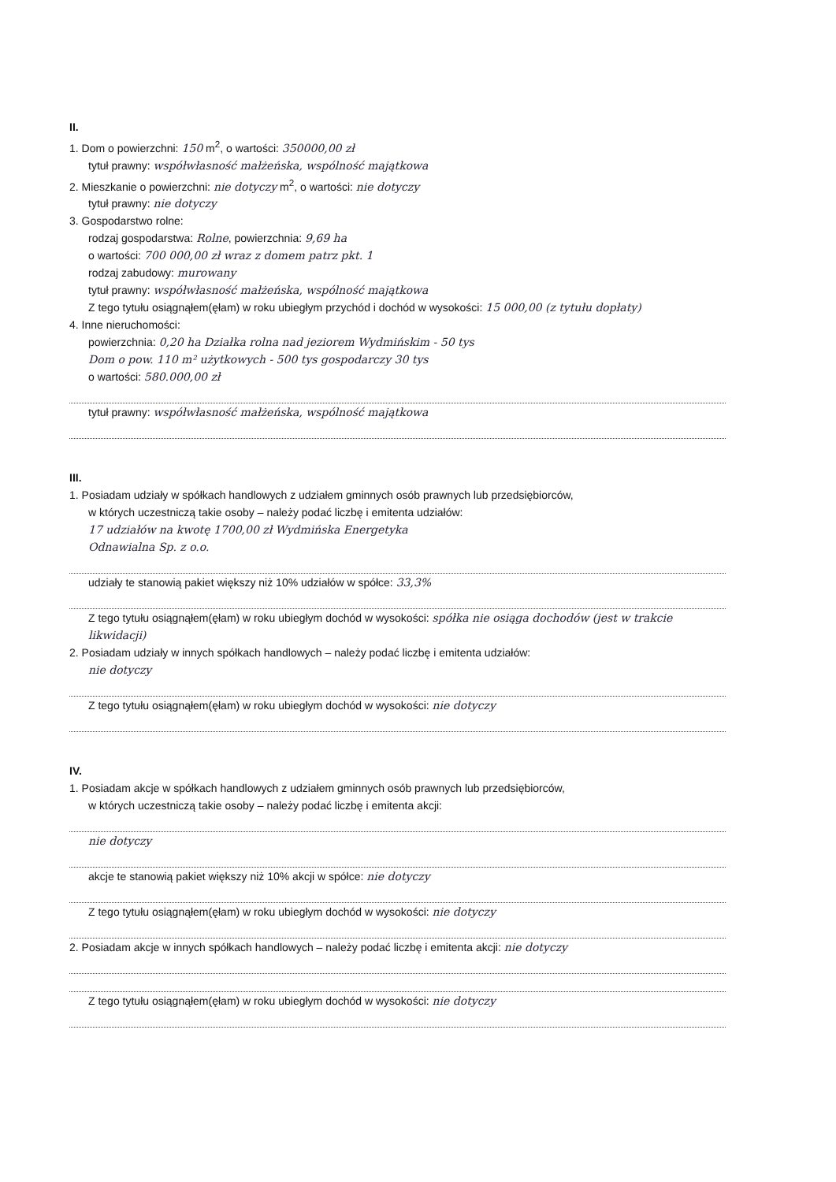II.
1. Dom o powierzchni: 150 m<sup>2</sup>, o wartości: 350000,00 zł
tytuł prawny: współwłasność małżeńska, wspólność majątkowa
2. Mieszkanie o powierzchni: nie dotyczy m<sup>2</sup>, o wartości: nie dotyczy
tytuł prawny: nie dotyczy
3. Gospodarstwo rolne:
rodzaj gospodarstwa: Rolne, powierzchnia: 9,69 ha
o wartości: 700 000,00 zł wraz z domem patrz pkt. 1
rodzaj zabudowy: murowany
tytuł prawny: współwłasność małżeńska, wspólność majątkowa
Z tego tytułu osiągnąłem(ęłam) w roku ubiegłym przychód i dochód w wysokości: 15 000,00 (z tytułu dopłaty)
4. Inne nieruchomości:
powierzchnia: 0,20 ha Działka rolna nad jeziorem Wydmińskim - 50 tys
Dom o pow. 110 m² użytkowych - 500 tys gospodarczy 30 tys
o wartości: 580.000,00 zł
tytuł prawny: współwłasność małżeńska, wspólność majątkowa
III.
1. Posiadam udziały w spółkach handlowych z udziałem gminnych osób prawnych lub przedsiębiorców,
w których uczestniczą takie osoby – należy podać liczbę i emitenta udziałów:
17 udziałów na kwotę 1700,00 zł Wydmińska Energetyka
Odnawialna Sp. z o.o.
udziały te stanowią pakiet większy niż 10% udziałów w spółce: 33,3%
Z tego tytułu osiągnąłem(ęłam) w roku ubiegłym dochód w wysokości: spółka nie osiąga dochodów (jest w trakcie likwidacji)
2. Posiadam udziały w innych spółkach handlowych – należy podać liczbę i emitenta udziałów:
nie dotyczy
Z tego tytułu osiągnąłem(ęłam) w roku ubiegłym dochód w wysokości: nie dotyczy
IV.
1. Posiadam akcje w spółkach handlowych z udziałem gminnych osób prawnych lub przedsiębiorców,
w których uczestniczą takie osoby – należy podać liczbę i emitenta akcji:
nie dotyczy
akcje te stanowią pakiet większy niż 10% akcji w spółce: nie dotyczy
Z tego tytułu osiągnąłem(ęłam) w roku ubiegłym dochód w wysokości: nie dotyczy
2. Posiadam akcje w innych spółkach handlowych – należy podać liczbę i emitenta akcji: nie dotyczy
Z tego tytułu osiągnąłem(ęłam) w roku ubiegłym dochód w wysokości: nie dotyczy